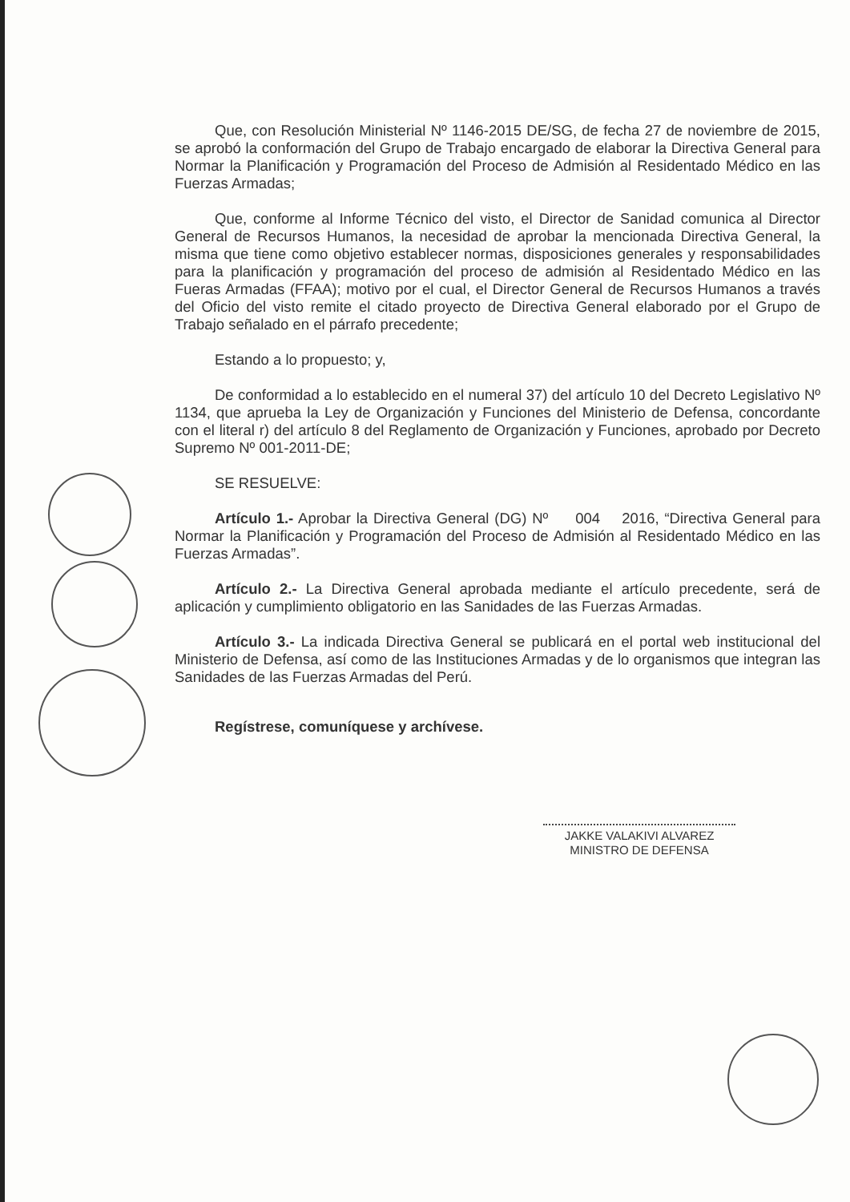Que, con Resolución Ministerial Nº 1146-2015 DE/SG, de fecha 27 de noviembre de 2015, se aprobó la conformación del Grupo de Trabajo encargado de elaborar la Directiva General para Normar la Planificación y Programación del Proceso de Admisión al Residentado Médico en las Fuerzas Armadas;
Que, conforme al Informe Técnico del visto, el Director de Sanidad comunica al Director General de Recursos Humanos, la necesidad de aprobar la mencionada Directiva General, la misma que tiene como objetivo establecer normas, disposiciones generales y responsabilidades para la planificación y programación del proceso de admisión al Residentado Médico en las Fueras Armadas (FFAA); motivo por el cual, el Director General de Recursos Humanos a través del Oficio del visto remite el citado proyecto de Directiva General elaborado por el Grupo de Trabajo señalado en el párrafo precedente;
Estando a lo propuesto; y,
De conformidad a lo establecido en el numeral 37) del artículo 10 del Decreto Legislativo Nº 1134, que aprueba la Ley de Organización y Funciones del Ministerio de Defensa, concordante con el literal r) del artículo 8 del Reglamento de Organización y Funciones, aprobado por Decreto Supremo Nº 001-2011-DE;
SE RESUELVE:
Artículo 1.- Aprobar la Directiva General (DG) Nº 004 2016, “Directiva General para Normar la Planificación y Programación del Proceso de Admisión al Residentado Médico en las Fuerzas Armadas”.
Artículo 2.- La Directiva General aprobada mediante el artículo precedente, será de aplicación y cumplimiento obligatorio en las Sanidades de las Fuerzas Armadas.
Artículo 3.- La indicada Directiva General se publicará en el portal web institucional del Ministerio de Defensa, así como de las Instituciones Armadas y de lo organismos que integran las Sanidades de las Fuerzas Armadas del Perú.
Regístrese, comuníquese y archívese.
JAKKE VALAKIVI ALVAREZ
MINISTRO DE DEFENSA